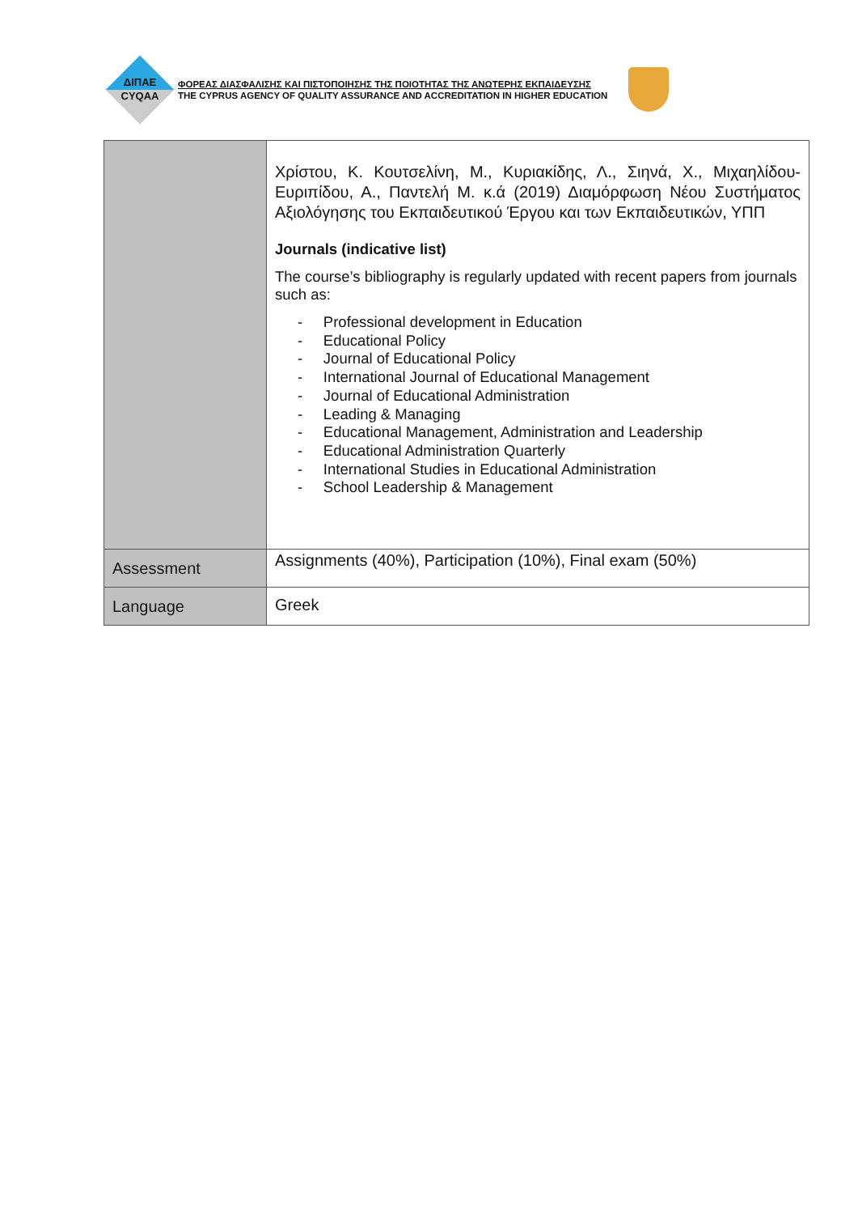ΔΙΠΑΕ
CYQAA
ΦΟΡΕΑΣ ΔΙΑΣΦΑΛΙΣΗΣ ΚΑΙ ΠΙΣΤΟΠΟΙΗΣΗΣ ΤΗΣ ΠΟΙΟΤΗΤΑΣ ΤΗΣ ΑΝΩΤΕΡΗΣ ΕΚΠΑΙΔΕΥΣΗΣ
THE CYPRUS AGENCY OF QUALITY ASSURANCE AND ACCREDITATION IN HIGHER EDUCATION
| | Χρίστου, Κ. Κουτσελίνη, Μ., Κυριακίδης, Λ., Σιηνά, Χ., Μιχαηλίδου-Ευριπίδου, Α., Παντελή Μ. κ.ά (2019) Διαμόρφωση Νέου Συστήματος Αξιολόγησης του Εκπαιδευτικού Έργου και των Εκπαιδευτικών, ΥΠΠ Journals (indicative list) The course’s bibliography is regularly updated with recent papers from journals such as: - Professional development in Education - Educational Policy - Journal of Educational Policy - International Journal of Educational Management - Journal of Educational Administration - Leading & Managing - Educational Management, Administration and Leadership - Educational Administration Quarterly - International Studies in Educational Administration - School Leadership & Management |
| Assessment | Assignments (40%), Participation (10%), Final exam (50%) |
| Language | Greek |